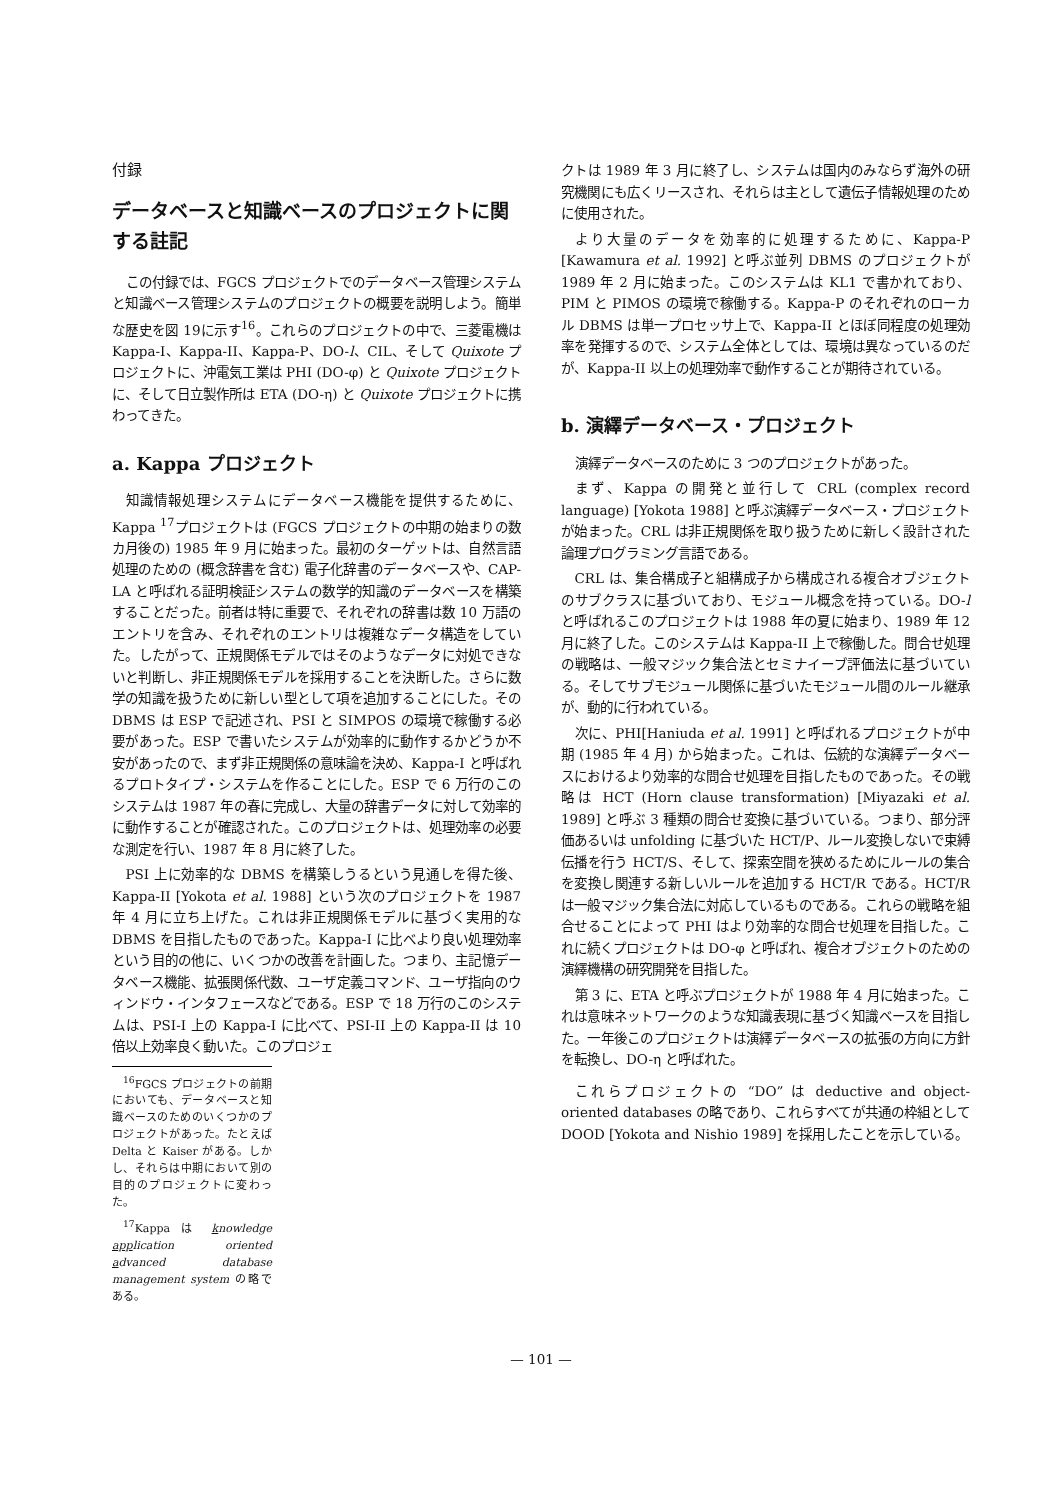付録
データベースと知識ベースのプロジェクトに関する註記
この付録では、FGCS プロジェクトでのデータベース管理システムと知識ベース管理システムのプロジェクトの概要を説明しよう。簡単な歴史を図 19に示す<sup>16</sup>。これらのプロジェクトの中で、三菱電機は Kappa-I、Kappa-II、Kappa-P、DO-l、CIL、そして Quixote プロジェクトに、沖電気工業は PHI (DO-φ) と Quixote プロジェクトに、そして日立製作所は ETA (DO-η) と Quixote プロジェクトに携わってきた。
a. Kappa プロジェクト
知識情報処理システムにデータベース機能を提供するために、Kappa <sup>17</sup>プロジェクトは (FGCS プロジェクトの中期の始まりの数カ月後の) 1985 年 9 月に始まった。最初のターゲットは、自然言語処理のための (概念辞書を含む) 電子化辞書のデータベースや、CAP-LA と呼ばれる証明検証システムの数学的知識のデータベースを構築することだった。前者は特に重要で、それぞれの辞書は数 10 万語のエントリを含み、それぞれのエントリは複雑なデータ構造をしていた。したがって、正規関係モデルではそのようなデータに対処できないと判断し、非正規関係モデルを採用することを決断した。さらに数学の知識を扱うために新しい型として項を追加することにした。その DBMS は ESP で記述され、PSI と SIMPOS の環境で稼働する必要があった。ESP で書いたシステムが効率的に動作するかどうか不安があったので、まず非正規関係の意味論を決め、Kappa-I と呼ばれるプロトタイプ・システムを作ることにした。ESP で 6 万行のこのシステムは 1987 年の春に完成し、大量の辞書データに対して効率的に動作することが確認された。このプロジェクトは、処理効率の必要な測定を行い、1987 年 8 月に終了した。
PSI 上に効率的な DBMS を構築しうるという見通しを得た後、Kappa-II [Yokota et al. 1988] という次のプロジェクトを 1987 年 4 月に立ち上げた。これは非正規関係モデルに基づく実用的な DBMS を目指したものであった。Kappa-I に比べより良い処理効率という目的の他に、いくつかの改善を計画した。つまり、主記憶データベース機能、拡張関係代数、ユーザ定義コマンド、ユーザ指向のウィンドウ・インタフェースなどである。ESP で 18 万行のこのシステムは、PSI-I 上の Kappa-I に比べて、PSI-II 上の Kappa-II は 10 倍以上効率良く動いた。このプロジェ
<sup>16</sup>FGCS プロジェクトの前期においても、データベースと知識ベースのためのいくつかのプロジェクトがあった。たとえば Delta と Kaiser がある。しかし、それらは中期において別の目的のプロジェクトに変わった。
<sup>17</sup> Kappa は knowledge application oriented advanced database management system の略である。
クトは 1989 年 3 月に終了し、システムは国内のみならず海外の研究機関にも広くリースされ、それらは主として遺伝子情報処理のために使用された。
より大量のデータを効率的に処理するために、Kappa-P [Kawamura et al. 1992] と呼ぶ並列 DBMS のプロジェクトが 1989 年 2 月に始まった。このシステムは KL1 で書かれており、PIM と PIMOS の環境で稼働する。Kappa-P のそれぞれのローカル DBMS は単一プロセッサ上で、Kappa-II とほぼ同程度の処理効率を発揮するので、システム全体としては、環境は異なっているのだが、Kappa-II 以上の処理効率で動作することが期待されている。
b. 演繹データベース・プロジェクト
演繹データベースのために 3 つのプロジェクトがあった。
まず、Kappa の開発と並行して CRL (complex record language) [Yokota 1988] と呼ぶ演繹データベース・プロジェクトが始まった。CRL は非正規関係を取り扱うために新しく設計された論理プログラミング言語である。
CRL は、集合構成子と組構成子から構成される複合オブジェクトのサブクラスに基づいており、モジュール概念を持っている。DO-l と呼ばれるこのプロジェクトは 1988 年の夏に始まり、1989 年 12 月に終了した。このシステムは Kappa-II 上で稼働した。問合せ処理の戦略は、一般マジック集合法とセミナイーブ評価法に基づいている。そしてサブモジュール関係に基づいたモジュール間のルール継承が、動的に行われている。
次に、PHI[Haniuda et al. 1991] と呼ばれるプロジェクトが中期 (1985 年 4 月) から始まった。これは、伝統的な演繹データベースにおけるより効率的な問合せ処理を目指したものであった。その戦略は HCT (Horn clause transformation) [Miyazaki et al. 1989] と呼ぶ 3 種類の問合せ変換に基づいている。つまり、部分評価あるいは unfolding に基づいた HCT/P、ルール変換しないで束縛伝播を行う HCT/S、そして、探索空間を狭めるためにルールの集合を変換し関連する新しいルールを追加する HCT/R である。HCT/R は一般マジック集合法に対応しているものである。これらの戦略を組合せることによって PHI はより効率的な問合せ処理を目指した。これに続くプロジェクトは DO-φ と呼ばれ、複合オブジェクトのための演繹機構の研究開発を目指した。
第 3 に、ETA と呼ぶプロジェクトが 1988 年 4 月に始まった。これは意味ネットワークのような知識表現に基づく知識ベースを目指した。一年後このプロジェクトは演繹データベースの拡張の方向に方針を転換し、DO-η と呼ばれた。
これらプロジェクトの “DO” は deductive and object-oriented databases の略であり、これらすべてが共通の枠組として DOOD [Yokota and Nishio 1989] を採用したことを示している。
— 101 —